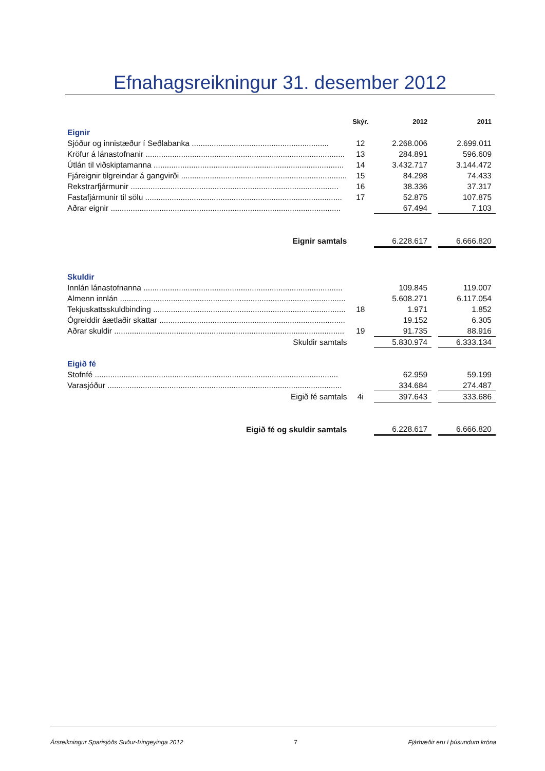Efnahagsreikningur 31. desember 2012
| | Skýr. | 2012 | | 2011 |
| --- | --- | --- | --- | --- |
| Eignir | | | | |
| Sjóður og innistæður í Seðlabanka .............................................................. | 12 | 2.268.006 | | 2.699.011 |
| Kröfur á lánastofnanir .......................................................................................... | 13 | 284.891 | | 596.609 |
| Útlán til viðskiptamanna ...................................................................................... | 14 | 3.432.717 | | 3.144.472 |
| Fjáreignir tilgreindar á gangvirði ........................................................................... | 15 | 84.298 | | 74.433 |
| Rekstrarfjármunir .............................................................................................. | 16 | 38.336 | | 37.317 |
| Fastafjármunir til sölu ......................................................................................... | 17 | 52.875 | | 107.875 |
| Aðrar eignir ........................................................................................................ | | 67.494 | | 7.103 |
| Eignir samtals | | 6.228.617 | | 6.666.820 |
| Skuldir | | | | |
| Innlán lánastofnanna .......................................................................................... | | 109.845 | | 119.007 |
| Almenn innlán ...................................................................................................... | | 5.608.271 | | 6.117.054 |
| Tekjuskattsskuldbinding ....................................................................................... | 18 | 1.971 | | 1.852 |
| Ógreiddir áætlaðir skattar .................................................................................... | | 19.152 | | 6.305 |
| Aðrar skuldir ........................................................................................................ | 19 | 91.735 | | 88.916 |
| Skuldir samtals | | 5.830.974 | | 6.333.134 |
| Eigið fé | | | | |
| Stofnfé .............................................................................................................. | | 62.959 | | 59.199 |
| Varasjóður .......................................................................................................... | | 334.684 | | 274.487 |
| Eigið fé samtals | 4i | 397.643 | | 333.686 |
| Eigið fé og skuldir samtals | | 6.228.617 | | 6.666.820 |
Ársreikningur Sparisjóðs Suður-Þingeyinga 2012 7 Fjárhæðir eru í þúsundum króna